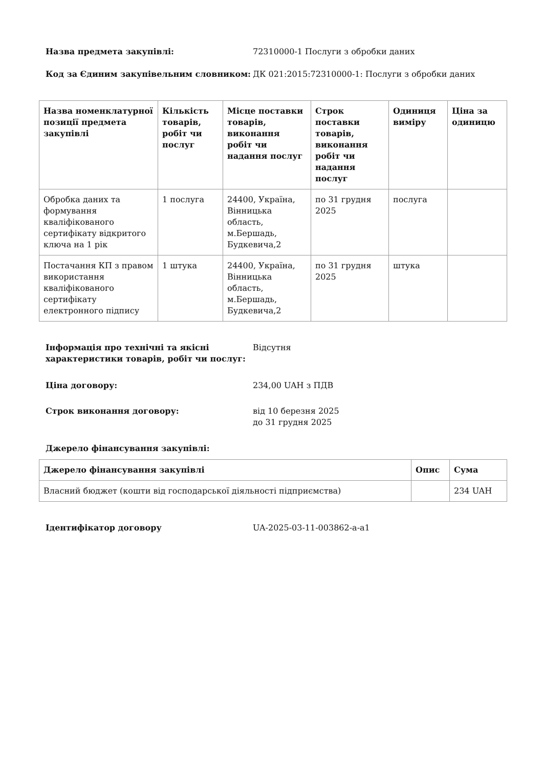Назва предмета закупівлі: 72310000-1 Послуги з обробки даних
Код за Єдиним закупівельним словником: ДК 021:2015:72310000-1: Послуги з обробки даних
| Назва номенклатурної позиції предмета закупівлі | Кількість товарів, робіт чи послуг | Місце поставки товарів, виконання робіт чи надання послуг | Строк поставки товарів, виконання робіт чи надання послуг | Одиниця виміру | Ціна за одиницю |
| --- | --- | --- | --- | --- | --- |
| Обробка даних та формування кваліфікованого сертифікату відкритого ключа на 1 рік | 1 послуга | 24400, Україна, Вінницька область, м.Бершадь, Будкевича,2 | по 31 грудня 2025 | послуга | |
| Постачання КП з правом використання кваліфікованого сертифікату електронного підпису | 1 штука | 24400, Україна, Вінницька область, м.Бершадь, Будкевича,2 | по 31 грудня 2025 | штука | |
Інформація про технічні та якісні характеристики товарів, робіт чи послуг:
Відсутня
Ціна договору: 234,00 UAH з ПДВ
Строк виконання договору: від 10 березня 2025
до 31 грудня 2025
Джерело фінансування закупівлі:
| Джерело фінансування закупівлі | Опис | Сума |
| --- | --- | --- |
| Власний бюджет (кошти від господарської діяльності підприємства) | | 234 UAH |
Ідентифікатор договору UA-2025-03-11-003862-a-a1